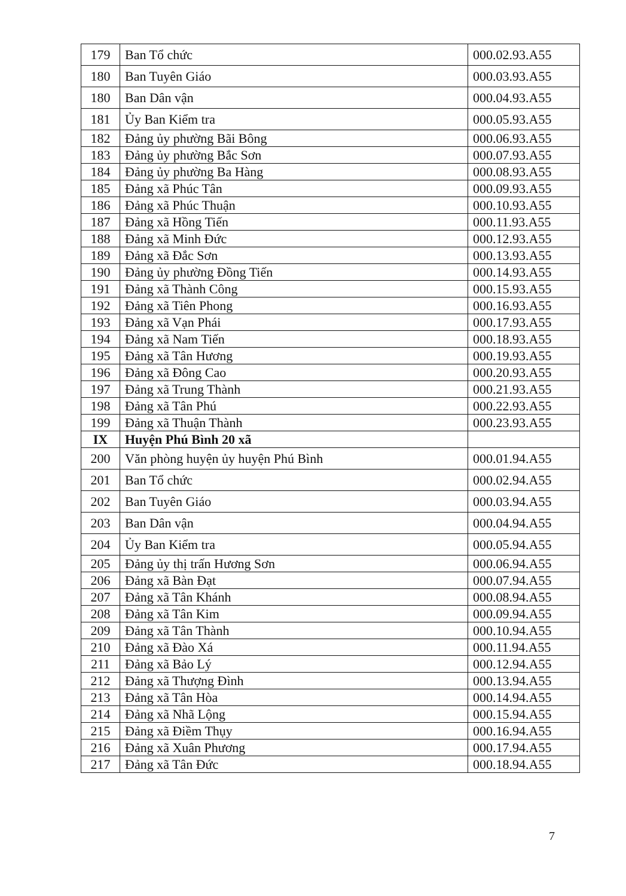| 179 | Ban Tổ chức | 000.02.93.A55 |
| 180 | Ban Tuyên Giáo | 000.03.93.A55 |
| 180 | Ban Dân vận | 000.04.93.A55 |
| 181 | Ủy Ban Kiểm tra | 000.05.93.A55 |
| 182 | Đảng ủy phường Bãi Bông | 000.06.93.A55 |
| 183 | Đảng ủy phường Bắc Sơn | 000.07.93.A55 |
| 184 | Đảng ủy phường Ba Hàng | 000.08.93.A55 |
| 185 | Đảng xã Phúc Tân | 000.09.93.A55 |
| 186 | Đảng xã Phúc Thuận | 000.10.93.A55 |
| 187 | Đảng xã Hồng Tiến | 000.11.93.A55 |
| 188 | Đảng xã Minh Đức | 000.12.93.A55 |
| 189 | Đảng xã Đắc Sơn | 000.13.93.A55 |
| 190 | Đảng ủy phường Đồng Tiến | 000.14.93.A55 |
| 191 | Đảng xã Thành Công | 000.15.93.A55 |
| 192 | Đảng xã Tiên Phong | 000.16.93.A55 |
| 193 | Đảng xã Vạn Phái | 000.17.93.A55 |
| 194 | Đảng xã Nam Tiến | 000.18.93.A55 |
| 195 | Đảng xã Tân Hương | 000.19.93.A55 |
| 196 | Đảng xã Đông Cao | 000.20.93.A55 |
| 197 | Đảng xã Trung Thành | 000.21.93.A55 |
| 198 | Đảng xã Tân Phú | 000.22.93.A55 |
| 199 | Đảng xã Thuận Thành | 000.23.93.A55 |
| IX | Huyện Phú Bình 20 xã | |
| 200 | Văn phòng huyện ủy huyện Phú Bình | 000.01.94.A55 |
| 201 | Ban Tổ chức | 000.02.94.A55 |
| 202 | Ban Tuyên Giáo | 000.03.94.A55 |
| 203 | Ban Dân vận | 000.04.94.A55 |
| 204 | Ủy Ban Kiểm tra | 000.05.94.A55 |
| 205 | Đảng ủy thị trấn Hương Sơn | 000.06.94.A55 |
| 206 | Đảng xã Bàn Đạt | 000.07.94.A55 |
| 207 | Đảng xã Tân Khánh | 000.08.94.A55 |
| 208 | Đảng xã Tân Kim | 000.09.94.A55 |
| 209 | Đảng xã Tân Thành | 000.10.94.A55 |
| 210 | Đảng xã Đào Xá | 000.11.94.A55 |
| 211 | Đảng xã Bảo Lý | 000.12.94.A55 |
| 212 | Đảng xã Thượng Đình | 000.13.94.A55 |
| 213 | Đảng xã Tân Hòa | 000.14.94.A55 |
| 214 | Đảng xã Nhã Lộng | 000.15.94.A55 |
| 215 | Đảng xã Điềm Thụy | 000.16.94.A55 |
| 216 | Đảng xã Xuân Phương | 000.17.94.A55 |
| 217 | Đảng xã Tân Đức | 000.18.94.A55 |
7